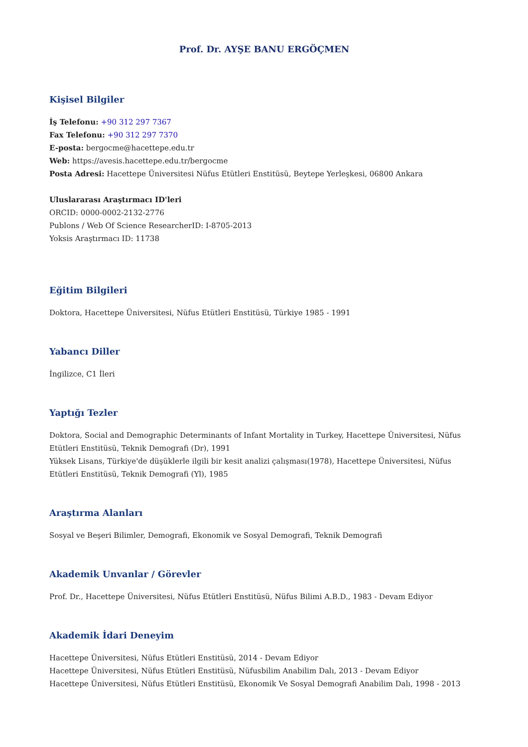Prof. Dr. AYŞE BANU ERGÖÇMEN
Kişisel Bilgiler
İş Telefonu: +90 312 297 7367
Fax Telefonu: +90 312 297 7370
E-posta: bergocme@hacettepe.edu.tr
Web: https://avesis.hacettepe.edu.tr/bergocme
Posta Adresi: Hacettepe Üniversitesi Nüfus Etütleri Enstitüsü, Beytepe Yerleşkesi, 06800 Ankara
Uluslararası Araştırmacı ID'leri
ORCID: 0000-0002-2132-2776
Publons / Web Of Science ResearcherID: I-8705-2013
Yoksis Araştırmacı ID: 11738
Eğitim Bilgileri
Doktora, Hacettepe Üniversitesi, Nüfus Etütleri Enstitüsü, Türkiye 1985 - 1991
Yabancı Diller
İngilizce, C1 İleri
Yaptığı Tezler
Doktora, Social and Demographic Determinants of Infant Mortality in Turkey, Hacettepe Üniversitesi, Nüfus Etütleri Enstitüsü, Teknik Demografi (Dr), 1991
Yüksek Lisans, Türkiye'de düşüklerle ilgili bir kesit analizi çalışması(1978), Hacettepe Üniversitesi, Nüfus Etütleri Enstitüsü, Teknik Demografi (Yl), 1985
Araştırma Alanları
Sosyal ve Beşeri Bilimler, Demografi, Ekonomik ve Sosyal Demografi, Teknik Demografi
Akademik Unvanlar / Görevler
Prof. Dr., Hacettepe Üniversitesi, Nüfus Etütleri Enstitüsü, Nüfus Bilimi A.B.D., 1983 - Devam Ediyor
Akademik İdari Deneyim
Hacettepe Üniversitesi, Nüfus Etütleri Enstitüsü, 2014 - Devam Ediyor
Hacettepe Üniversitesi, Nüfus Etütleri Enstitüsü, Nüfusbilim Anabilim Dalı, 2013 - Devam Ediyor
Hacettepe Üniversitesi, Nüfus Etütleri Enstitüsü, Ekonomik Ve Sosyal Demografi Anabilim Dalı, 1998 - 2013